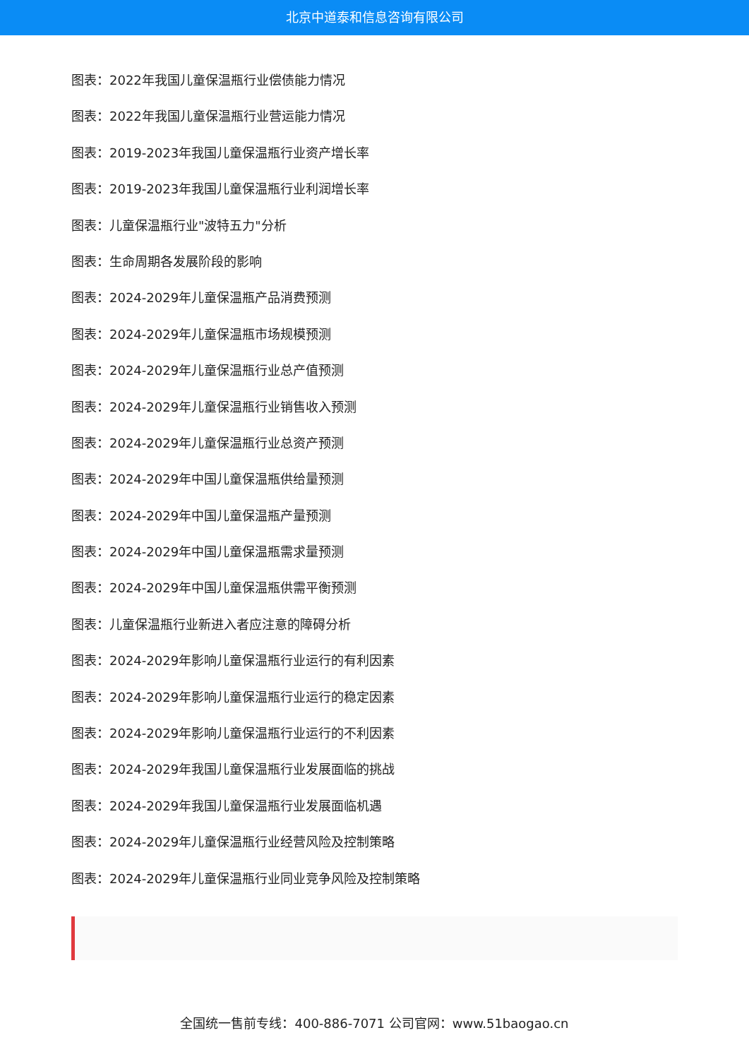北京中道泰和信息咨询有限公司
图表：2022年我国儿童保温瓶行业偿债能力情况
图表：2022年我国儿童保温瓶行业营运能力情况
图表：2019-2023年我国儿童保温瓶行业资产增长率
图表：2019-2023年我国儿童保温瓶行业利润增长率
图表：儿童保温瓶行业"波特五力"分析
图表：生命周期各发展阶段的影响
图表：2024-2029年儿童保温瓶产品消费预测
图表：2024-2029年儿童保温瓶市场规模预测
图表：2024-2029年儿童保温瓶行业总产值预测
图表：2024-2029年儿童保温瓶行业销售收入预测
图表：2024-2029年儿童保温瓶行业总资产预测
图表：2024-2029年中国儿童保温瓶供给量预测
图表：2024-2029年中国儿童保温瓶产量预测
图表：2024-2029年中国儿童保温瓶需求量预测
图表：2024-2029年中国儿童保温瓶供需平衡预测
图表：儿童保温瓶行业新进入者应注意的障碍分析
图表：2024-2029年影响儿童保温瓶行业运行的有利因素
图表：2024-2029年影响儿童保温瓶行业运行的稳定因素
图表：2024-2029年影响儿童保温瓶行业运行的不利因素
图表：2024-2029年我国儿童保温瓶行业发展面临的挑战
图表：2024-2029年我国儿童保温瓶行业发展面临机遇
图表：2024-2029年儿童保温瓶行业经营风险及控制策略
图表：2024-2029年儿童保温瓶行业同业竞争风险及控制策略
全国统一售前专线：400-886-7071 公司官网：www.51baogao.cn